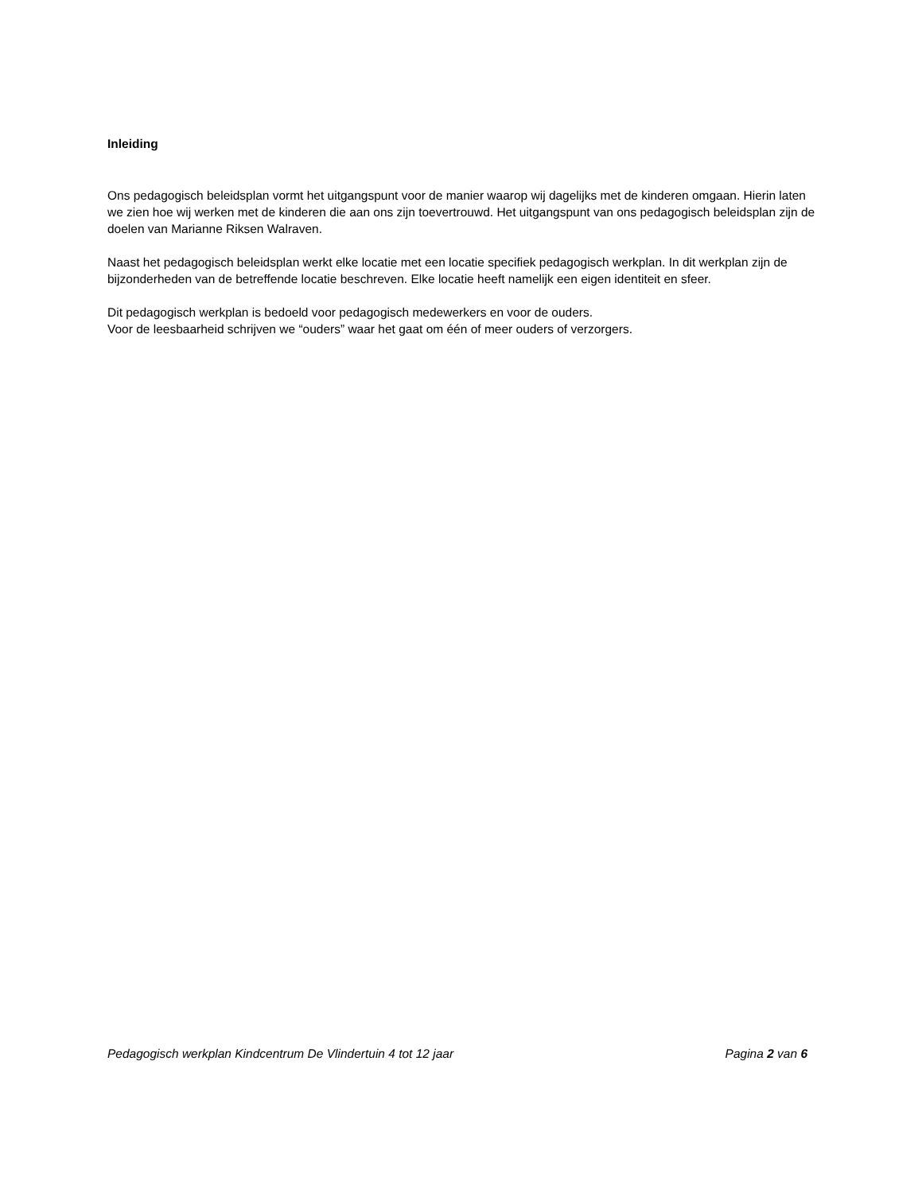Inleiding
Ons pedagogisch beleidsplan vormt het uitgangspunt voor de manier waarop wij dagelijks met de kinderen omgaan. Hierin laten we zien hoe wij werken met de kinderen die aan ons zijn toevertrouwd. Het uitgangspunt van ons pedagogisch beleidsplan zijn de doelen van Marianne Riksen Walraven.
Naast het pedagogisch beleidsplan werkt elke locatie met een locatie specifiek pedagogisch werkplan. In dit werkplan zijn de bijzonderheden van de betreffende locatie beschreven. Elke locatie heeft namelijk een eigen identiteit en sfeer.
Dit pedagogisch werkplan is bedoeld voor pedagogisch medewerkers en voor de ouders.
Voor de leesbaarheid schrijven we “ouders” waar het gaat om één of meer ouders of verzorgers.
Pedagogisch werkplan Kindcentrum De Vlindertuin 4 tot 12 jaar Pagina 2 van 6